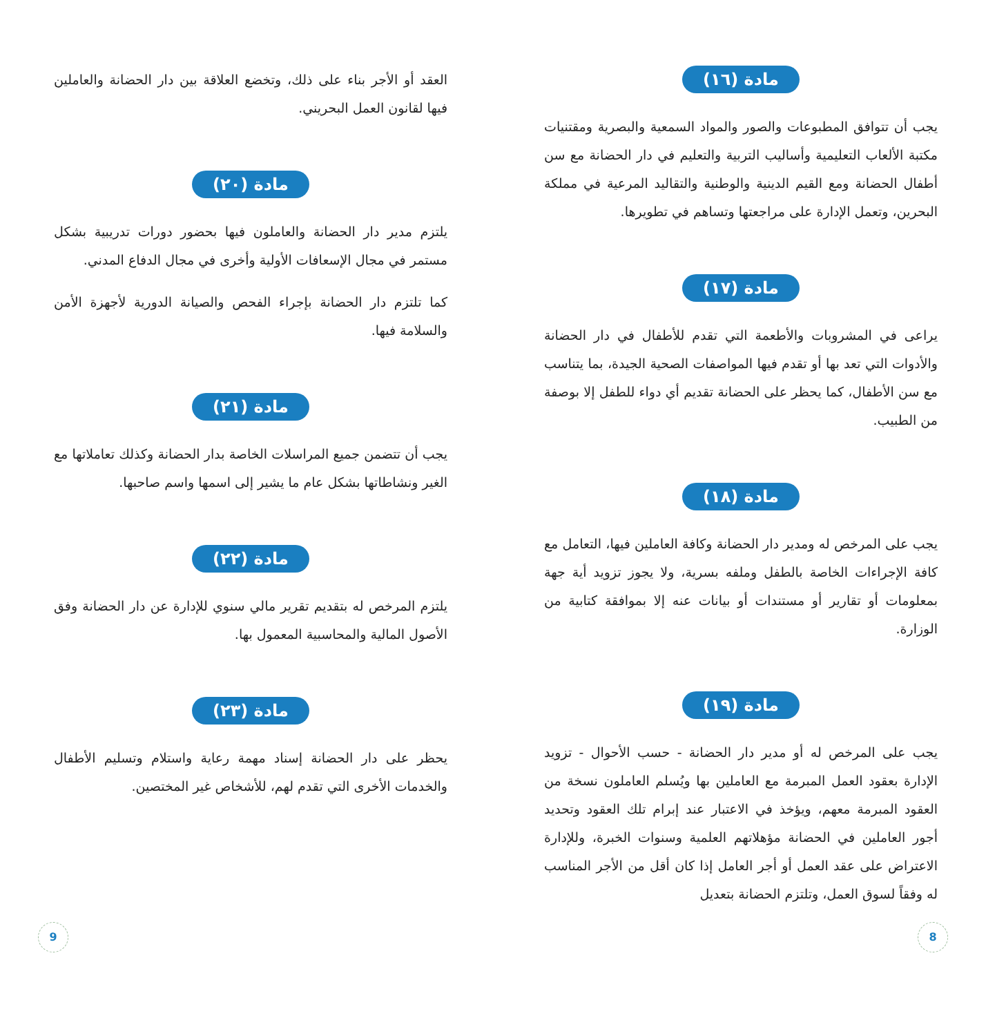مادة (١٦)
يجب أن تتوافق المطبوعات والصور والمواد السمعية والبصرية ومقتنيات مكتبة الألعاب التعليمية وأساليب التربية والتعليم في دار الحضانة مع سن أطفال الحضانة ومع القيم الدينية والوطنية والتقاليد المرعية في مملكة البحرين، وتعمل الإدارة على مراجعتها وتساهم في تطويرها.
مادة (١٧)
يراعى في المشروبات والأطعمة التي تقدم للأطفال في دار الحضانة والأدوات التي تعد بها أو تقدم فيها المواصفات الصحية الجيدة، بما يتناسب مع سن الأطفال، كما يحظر على الحضانة تقديم أي دواء للطفل إلا بوصفة من الطبيب.
مادة (١٨)
يجب على المرخص له ومدير دار الحضانة وكافة العاملين فيها، التعامل مع كافة الإجراءات الخاصة بالطفل وملفه بسرية، ولا يجوز تزويد أية جهة بمعلومات أو تقارير أو مستندات أو بيانات عنه إلا بموافقة كتابية من الوزارة.
مادة (١٩)
يجب على المرخص له أو مدير دار الحضانة - حسب الأحوال - تزويد الإدارة بعقود العمل المبرمة مع العاملين بها ويُسلم العاملون نسخة من العقود المبرمة معهم، ويؤخذ في الاعتبار عند إبرام تلك العقود وتحديد أجور العاملين في الحضانة مؤهلاتهم العلمية وسنوات الخبرة، وللإدارة الاعتراض على عقد العمل أو أجر العامل إذا كان أقل من الأجر المناسب له وفقاً لسوق العمل، وتلتزم الحضانة بتعديل
العقد أو الأجر بناء على ذلك، وتخضع العلاقة بين دار الحضانة والعاملين فيها لقانون العمل البحريني.
مادة (٢٠)
يلتزم مدير دار الحضانة والعاملون فيها بحضور دورات تدريبية بشكل مستمر في مجال الإسعافات الأولية وأخرى في مجال الدفاع المدني.
كما تلتزم دار الحضانة بإجراء الفحص والصيانة الدورية لأجهزة الأمن والسلامة فيها.
مادة (٢١)
يجب أن تتضمن جميع المراسلات الخاصة بدار الحضانة وكذلك تعاملاتها مع الغير ونشاطاتها بشكل عام ما يشير إلى اسمها واسم صاحبها.
مادة (٢٢)
يلتزم المرخص له بتقديم تقرير مالي سنوي للإدارة عن دار الحضانة وفق الأصول المالية والمحاسبية المعمول بها.
مادة (٢٣)
يحظر على دار الحضانة إسناد مهمة رعاية واستلام وتسليم الأطفال والخدمات الأخرى التي تقدم لهم، للأشخاص غير المختصين.
8 9